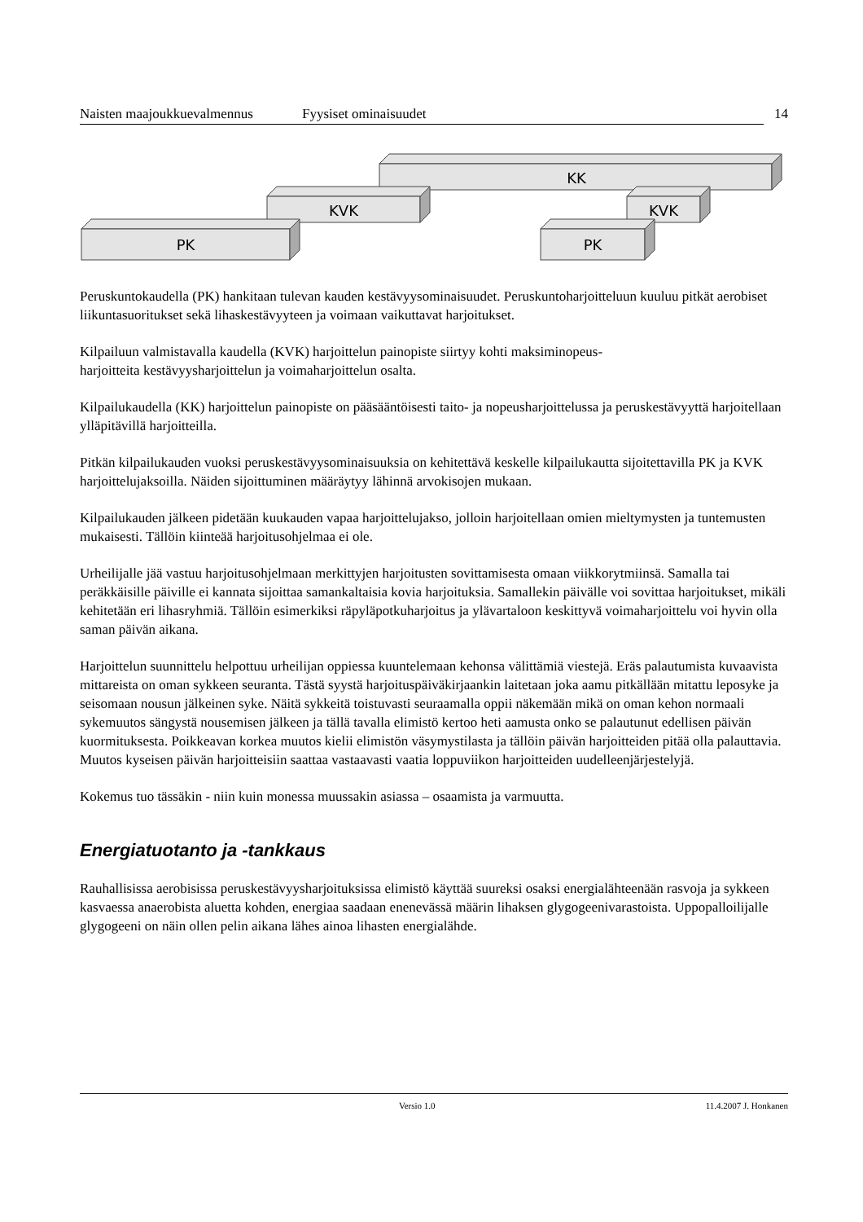Naisten maajoukkuevalmennus
Fyysiset ominaisuudet 14
KK
KVK
KVK
PK
PK
Peruskuntokaudella (PK) hankitaan tulevan kauden kestävyysominaisuudet. Peruskuntoharjoitteluun kuuluu pitkät aerobiset liikuntasuoritukset sekä lihaskestävyyteen ja voimaan vaikuttavat harjoitukset.
Kilpailuun valmistavalla kaudella (KVK) harjoittelun painopiste siirtyy kohti maksiminopeus-
harjoitteita kestävyysharjoittelun ja voimaharjoittelun osalta.
Kilpailukaudella (KK) harjoittelun painopiste on pääsääntöisesti taito- ja nopeusharjoittelussa ja peruskestävyyttä harjoitellaan ylläpitävillä harjoitteilla.
Pitkän kilpailukauden vuoksi peruskestävyysominaisuuksia on kehitettävä keskelle kilpailukautta sijoitettavilla PK ja KVK harjoittelujaksoilla. Näiden sijoittuminen määräytyy lähinnä arvokisojen mukaan.
Kilpailukauden jälkeen pidetään kuukauden vapaa harjoittelujakso, jolloin harjoitellaan omien mieltymysten ja tuntemusten mukaisesti. Tällöin kiinteää harjoitusohjelmaa ei ole.
Urheilijalle jää vastuu harjoitusohjelmaan merkittyjen harjoitusten sovittamisesta omaan viikkorytmiinsä. Samalla tai peräkkäisille päiville ei kannata sijoittaa samankaltaisia kovia harjoituksia. Samallekin päivälle voi sovittaa harjoitukset, mikäli kehitetään eri lihasryhmiä. Tällöin esimerkiksi räpyläpotkuharjoitus ja ylävartaloon keskittyvä voimaharjoittelu voi hyvin olla saman päivän aikana.
Harjoittelun suunnittelu helpottuu urheilijan oppiessa kuuntelemaan kehonsa välittämiä viestejä. Eräs palautumista kuvaavista mittareista on oman sykkeen seuranta. Tästä syystä harjoituspäiväkirjaankin laitetaan joka aamu pitkällään mitattu leposyke ja seisomaan nousun jälkeinen syke. Näitä sykkeitä toistuvasti seuraamalla oppii näkemään mikä on oman kehon normaali sykemuutos sängystä nousemisen jälkeen ja tällä tavalla elimistö kertoo heti aamusta onko se palautunut edellisen päivän kuormituksesta. Poikkeavan korkea muutos kielii elimistön väsymystilasta ja tällöin päivän harjoitteiden pitää olla palauttavia. Muutos kyseisen päivän harjoitteisiin saattaa vastaavasti vaatia loppuviikon harjoitteiden uudelleenjärjestelyjä.
Kokemus tuo tässäkin - niin kuin monessa muussakin asiassa – osaamista ja varmuutta.
Energiatuotanto ja -tankkaus
Rauhallisissa aerobisissa peruskestävyysharjoituksissa elimistö käyttää suureksi osaksi energialähteenään rasvoja ja sykkeen kasvaessa anaerobista aluetta kohden, energiaa saadaan enenevässä määrin lihaksen glygogeenivarastoista. Uppopalloilijalle glygogeeni on näin ollen pelin aikana lähes ainoa lihasten energialähde.
Versio 1.0 11.4.2007 J. Honkanen